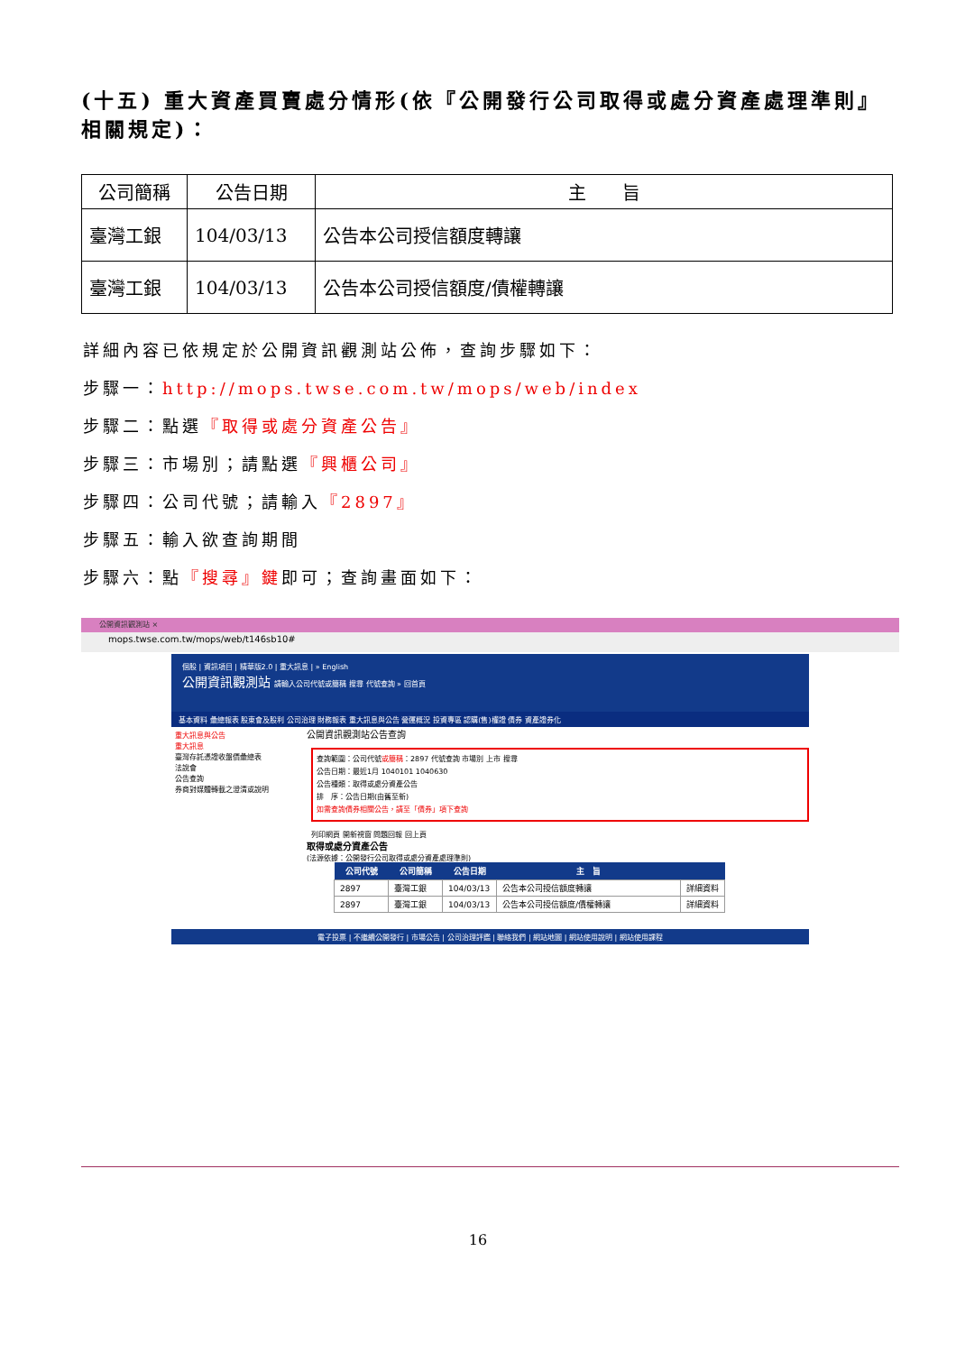(十五) 重大資產買賣處分情形(依『公開發行公司取得或處分資產處理準則』相關規定)：
| 公司簡稱 | 公告日期 | 主 旨 |
| --- | --- | --- |
| 臺灣工銀 | 104/03/13 | 公告本公司授信額度轉讓 |
| 臺灣工銀 | 104/03/13 | 公告本公司授信額度/債權轉讓 |
詳細內容已依規定於公開資訊觀測站公佈，查詢步驟如下：
步驟一：http://mops.twse.com.tw/mops/web/index
步驟二：點選『取得或處分資產公告』
步驟三：市場別；請點選『興櫃公司』
步驟四：公司代號；請輸入『2897』
步驟五：輸入欲查詢期間
步驟六：點『搜尋』鍵即可；查詢畫面如下：
公開資訊觀測站 ×
mops.twse.com.tw/mops/web/t146sb10#
個股 | 資訊項目 | 精華版2.0 | 重大訊息 | » English
公開資訊觀測站 請輸入公司代號或簡稱 搜尋 代號查詢 » 回首頁
基本資料 彙總報表 股東會及股利 公司治理 財務報表 重大訊息與公告 營運概況 投資專區 認購(售)權證 債券 資產證券化
重大訊息與公告
重大訊息
臺灣存託憑證收盤價彙總表
法說會
公告查詢
券商對媒體轉載之澄清或說明
公開資訊觀測站公告查詢
查詢範圍：公司代號或簡稱：2897 代號查詢 市場別 上市 搜尋
公告日期：最近1月 1040101 1040630
公告種類：取得或處分資產公告
排　序：公告日期(由舊至新)
如需查詢債券相關公告，請至「債券」項下查詢
列印網頁 開新視窗 問題回報 回上頁
取得或處分資產公告
(法源依據：公開發行公司取得或處分資產處理準則)
| 公司代號 | 公司簡稱 | 公告日期 | 主 旨 | |
| --- | --- | --- | --- | --- |
| 2897 | 臺灣工銀 | 104/03/13 | 公告本公司授信額度轉讓 | 詳細資料 |
| 2897 | 臺灣工銀 | 104/03/13 | 公告本公司授信額度/債權轉讓 | 詳細資料 |
電子投票 | 不繼續公開發行 | 市場公告 | 公司治理評鑑 | 聯絡我們 | 網站地圖 | 網站使用說明 | 網站使用課程
16